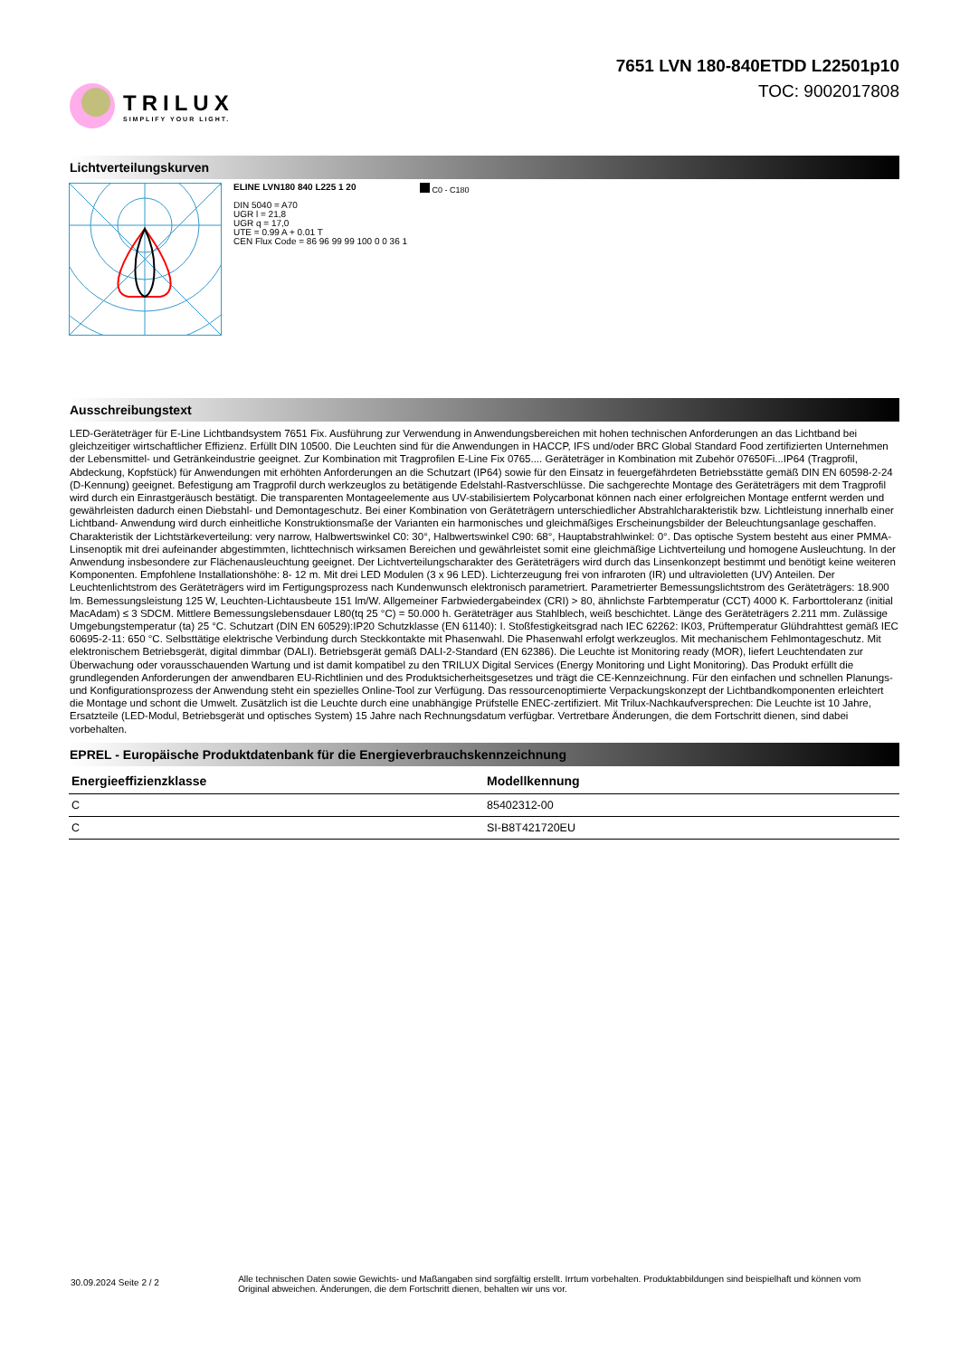TRILUX
SIMPLIFY YOUR LIGHT.
7651 LVN 180-840ETDD L22501p10
TOC: 9002017808
Lichtverteilungskurven
ELINE LVN180 840 L225 1 20
DIN 5040 = A70
UGR l = 21,8
UGR q = 17,0
UTE = 0.99 A + 0.01 T
CEN Flux Code = 86 96 99 99 100 0 0 36 1
C0 - C180
Ausschreibungstext
LED-Geräteträger für E-Line Lichtbandsystem 7651 Fix. Ausführung zur Verwendung in Anwendungsbereichen mit hohen technischen Anforderungen an das Lichtband bei gleichzeitiger wirtschaftlicher Effizienz. Erfüllt DIN 10500. Die Leuchten sind für die Anwendungen in HACCP, IFS und/oder BRC Global Standard Food zertifizierten Unternehmen der Lebensmittel- und Getränkeindustrie geeignet. Zur Kombination mit Tragprofilen E-Line Fix 0765.... Geräteträger in Kombination mit Zubehör 07650Fi...IP64 (Tragprofil, Abdeckung, Kopfstück) für Anwendungen mit erhöhten Anforderungen an die Schutzart (IP64) sowie für den Einsatz in feuergefährdeten Betriebsstätte gemäß DIN EN 60598-2-24 (D-Kennung) geeignet. Befestigung am Tragprofil durch werkzeuglos zu betätigende Edelstahl-Rastverschlüsse. Die sachgerechte Montage des Geräteträgers mit dem Tragprofil wird durch ein Einrastgeräusch bestätigt. Die transparenten Montageelemente aus UV-stabilisiertem Polycarbonat können nach einer erfolgreichen Montage entfernt werden und gewährleisten dadurch einen Diebstahl- und Demontageschutz. Bei einer Kombination von Geräteträgern unterschiedlicher Abstrahlcharakteristik bzw. Lichtleistung innerhalb einer Lichtband- Anwendung wird durch einheitliche Konstruktionsmaße der Varianten ein harmonisches und gleichmäßiges Erscheinungsbilder der Beleuchtungsanlage geschaffen. Charakteristik der Lichtstärkeverteilung: very narrow, Halbwertswinkel C0: 30°, Halbwertswinkel C90: 68°, Hauptabstrahlwinkel: 0°. Das optische System besteht aus einer PMMA-Linsenoptik mit drei aufeinander abgestimmten, lichttechnisch wirksamen Bereichen und gewährleistet somit eine gleichmäßige Lichtverteilung und homogene Ausleuchtung. In der Anwendung insbesondere zur Flächenausleuchtung geeignet. Der Lichtverteilungscharakter des Geräteträgers wird durch das Linsenkonzept bestimmt und benötigt keine weiteren Komponenten. Empfohlene Installationshöhe: 8- 12 m. Mit drei LED Modulen (3 x 96 LED). Lichterzeugung frei von infraroten (IR) und ultravioletten (UV) Anteilen. Der Leuchtenlichtstrom des Geräteträgers wird im Fertigungsprozess nach Kundenwunsch elektronisch parametriert. Parametrierter Bemessungslichtstrom des Geräteträgers: 18.900 lm. Bemessungsleistung 125 W, Leuchten-Lichtausbeute 151 lm/W. Allgemeiner Farbwiedergabeindex (CRI) > 80, ähnlichste Farbtemperatur (CCT) 4000 K. Farborttoleranz (initial MacAdam) ≤ 3 SDCM. Mittlere Bemessungslebensdauer L80(tq 25 °C) = 50.000 h. Geräteträger aus Stahlblech, weiß beschichtet. Länge des Geräteträgers 2.211 mm. Zulässige Umgebungstemperatur (ta) 25 °C. Schutzart (DIN EN 60529):IP20 Schutzklasse (EN 61140): I. Stoßfestigkeitsgrad nach IEC 62262: IK03, Prüftemperatur Glühdrahttest gemäß IEC 60695-2-11: 650 °C. Selbsttätige elektrische Verbindung durch Steckkontakte mit Phasenwahl. Die Phasenwahl erfolgt werkzeuglos. Mit mechanischem Fehlmontageschutz. Mit elektronischem Betriebsgerät, digital dimmbar (DALI). Betriebsgerät gemäß DALI-2-Standard (EN 62386). Die Leuchte ist Monitoring ready (MOR), liefert Leuchtendaten zur Überwachung oder vorausschauenden Wartung und ist damit kompatibel zu den TRILUX Digital Services (Energy Monitoring und Light Monitoring). Das Produkt erfüllt die grundlegenden Anforderungen der anwendbaren EU-Richtlinien und des Produktsicherheitsgesetzes und trägt die CE-Kennzeichnung. Für den einfachen und schnellen Planungs- und Konfigurationsprozess der Anwendung steht ein spezielles Online-Tool zur Verfügung. Das ressourcenoptimierte Verpackungskonzept der Lichtbandkomponenten erleichtert die Montage und schont die Umwelt. Zusätzlich ist die Leuchte durch eine unabhängige Prüfstelle ENEC-zertifiziert. Mit Trilux-Nachkaufversprechen: Die Leuchte ist 10 Jahre, Ersatzteile (LED-Modul, Betriebsgerät und optisches System) 15 Jahre nach Rechnungsdatum verfügbar. Vertretbare Änderungen, die dem Fortschritt dienen, sind dabei vorbehalten.
EPREL - Europäische Produktdatenbank für die Energieverbrauchskennzeichnung
| Energieeffizienzklasse | Modellkennung |
| --- | --- |
| C | 85402312-00 |
| C | SI-B8T421720EU |
30.09.2024 Seite 2 / 2
Alle technischen Daten sowie Gewichts- und Maßangaben sind sorgfältig erstellt. Irrtum vorbehalten. Produktabbildungen sind beispielhaft und können vom Original abweichen. Änderungen, die dem Fortschritt dienen, behalten wir uns vor.